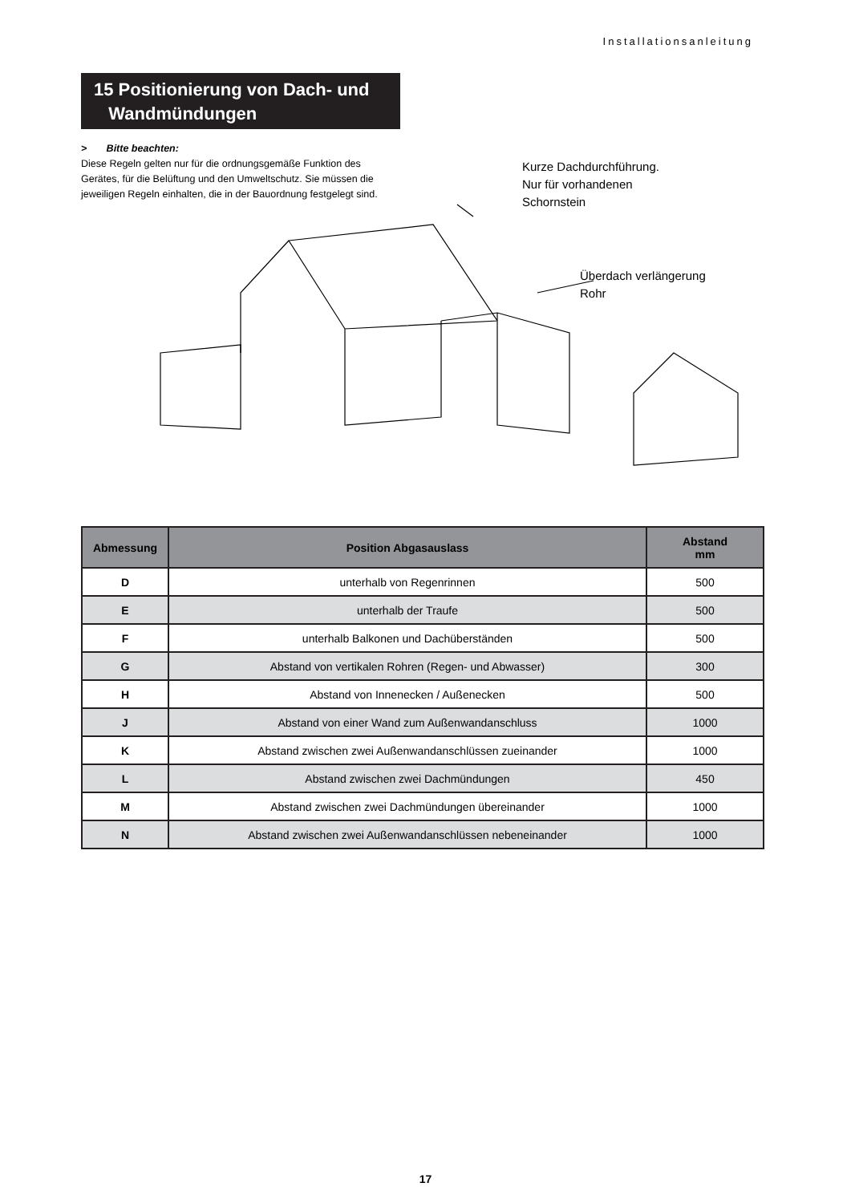Installationsanleitung
15 Positionierung von Dach- und
Wandmündungen
> Bitte beachten:
Diese Regeln gelten nur für die ordnungsgemäße Funktion des Gerätes, für die Belüftung und den Umweltschutz. Sie müssen die jeweiligen Regeln einhalten, die in der Bauordnung festgelegt sind.
Kurze Dachdurchführung.
Nur für vorhandenen
Schornstein
Überdach verlängerung
Rohr
| Abmessung | Position Abgasauslass | Abstand mm |
| --- | --- | --- |
| D | unterhalb von Regenrinnen | 500 |
| E | unterhalb der Traufe | 500 |
| F | unterhalb Balkonen und Dachüberständen | 500 |
| G | Abstand von vertikalen Rohren (Regen- und Abwasser) | 300 |
| H | Abstand von Innenecken / Außenecken | 500 |
| J | Abstand von einer Wand zum Außenwandanschluss | 1000 |
| K | Abstand zwischen zwei Außenwandanschlüssen zueinander | 1000 |
| L | Abstand zwischen zwei Dachmündungen | 450 |
| M | Abstand zwischen zwei Dachmündungen übereinander | 1000 |
| N | Abstand zwischen zwei Außenwandanschlüssen nebeneinander | 1000 |
17